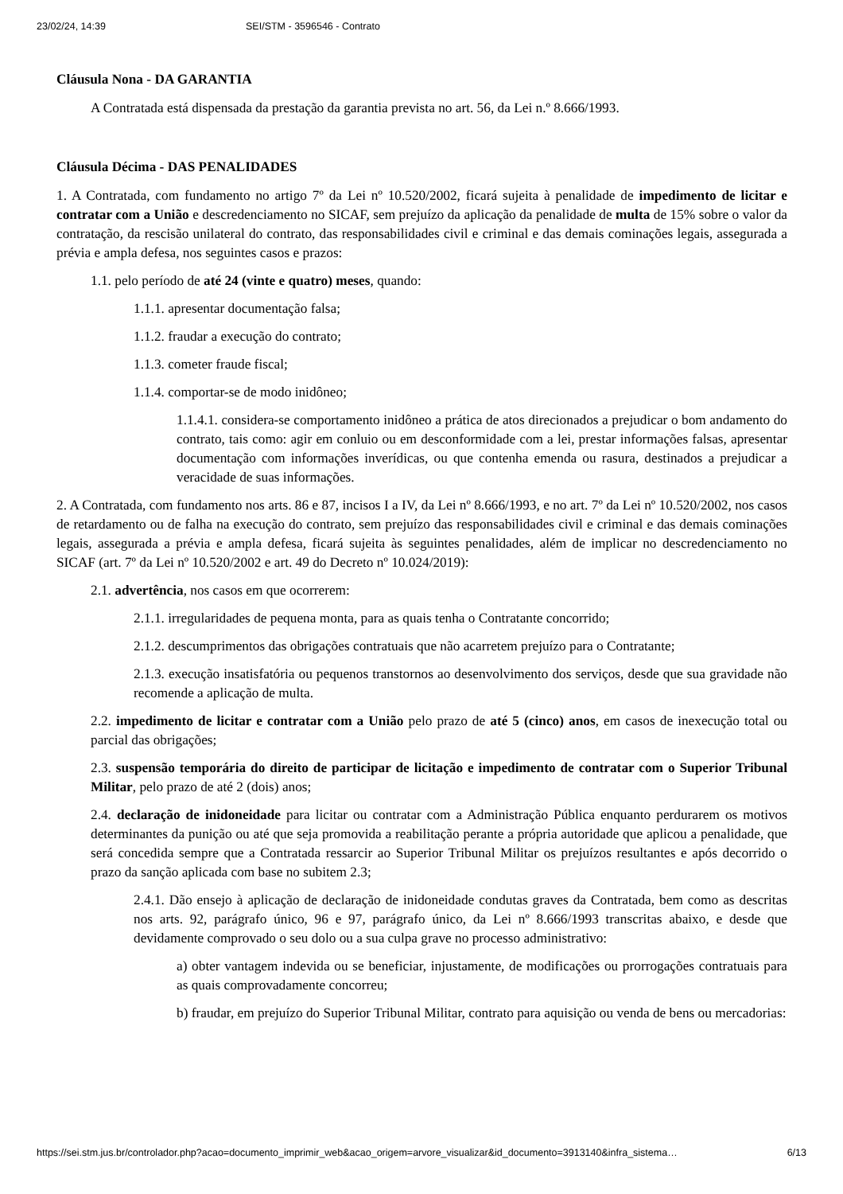23/02/24, 14:39 SEI/STM - 3596546 - Contrato
Cláusula Nona - DA GARANTIA
A Contratada está dispensada da prestação da garantia prevista no art. 56, da Lei n.º 8.666/1993.
Cláusula Décima - DAS PENALIDADES
1. A Contratada, com fundamento no artigo 7º da Lei nº 10.520/2002, ficará sujeita à penalidade de impedimento de licitar e contratar com a União e descredenciamento no SICAF, sem prejuízo da aplicação da penalidade de multa de 15% sobre o valor da contratação, da rescisão unilateral do contrato, das responsabilidades civil e criminal e das demais cominações legais, assegurada a prévia e ampla defesa, nos seguintes casos e prazos:
1.1. pelo período de até 24 (vinte e quatro) meses, quando:
1.1.1. apresentar documentação falsa;
1.1.2. fraudar a execução do contrato;
1.1.3. cometer fraude fiscal;
1.1.4. comportar-se de modo inidôneo;
1.1.4.1. considera-se comportamento inidôneo a prática de atos direcionados a prejudicar o bom andamento do contrato, tais como: agir em conluio ou em desconformidade com a lei, prestar informações falsas, apresentar documentação com informações inverídicas, ou que contenha emenda ou rasura, destinados a prejudicar a veracidade de suas informações.
2. A Contratada, com fundamento nos arts. 86 e 87, incisos I a IV, da Lei nº 8.666/1993, e no art. 7º da Lei nº 10.520/2002, nos casos de retardamento ou de falha na execução do contrato, sem prejuízo das responsabilidades civil e criminal e das demais cominações legais, assegurada a prévia e ampla defesa, ficará sujeita às seguintes penalidades, além de implicar no descredenciamento no SICAF (art. 7º da Lei nº 10.520/2002 e art. 49 do Decreto nº 10.024/2019):
2.1. advertência, nos casos em que ocorrerem:
2.1.1. irregularidades de pequena monta, para as quais tenha o Contratante concorrido;
2.1.2. descumprimentos das obrigações contratuais que não acarretem prejuízo para o Contratante;
2.1.3. execução insatisfatória ou pequenos transtornos ao desenvolvimento dos serviços, desde que sua gravidade não recomende a aplicação de multa.
2.2. impedimento de licitar e contratar com a União pelo prazo de até 5 (cinco) anos, em casos de inexecução total ou parcial das obrigações;
2.3. suspensão temporária do direito de participar de licitação e impedimento de contratar com o Superior Tribunal Militar, pelo prazo de até 2 (dois) anos;
2.4. declaração de inidoneidade para licitar ou contratar com a Administração Pública enquanto perdurarem os motivos determinantes da punição ou até que seja promovida a reabilitação perante a própria autoridade que aplicou a penalidade, que será concedida sempre que a Contratada ressarcir ao Superior Tribunal Militar os prejuízos resultantes e após decorrido o prazo da sanção aplicada com base no subitem 2.3;
2.4.1. Dão ensejo à aplicação de declaração de inidoneidade condutas graves da Contratada, bem como as descritas nos arts. 92, parágrafo único, 96 e 97, parágrafo único, da Lei nº 8.666/1993 transcritas abaixo, e desde que devidamente comprovado o seu dolo ou a sua culpa grave no processo administrativo:
a) obter vantagem indevida ou se beneficiar, injustamente, de modificações ou prorrogações contratuais para as quais comprovadamente concorreu;
b) fraudar, em prejuízo do Superior Tribunal Militar, contrato para aquisição ou venda de bens ou mercadorias:
https://sei.stm.jus.br/controlador.php?acao=documento_imprimir_web&acao_origem=arvore_visualizar&id_documento=3913140&infra_sistema… 6/13